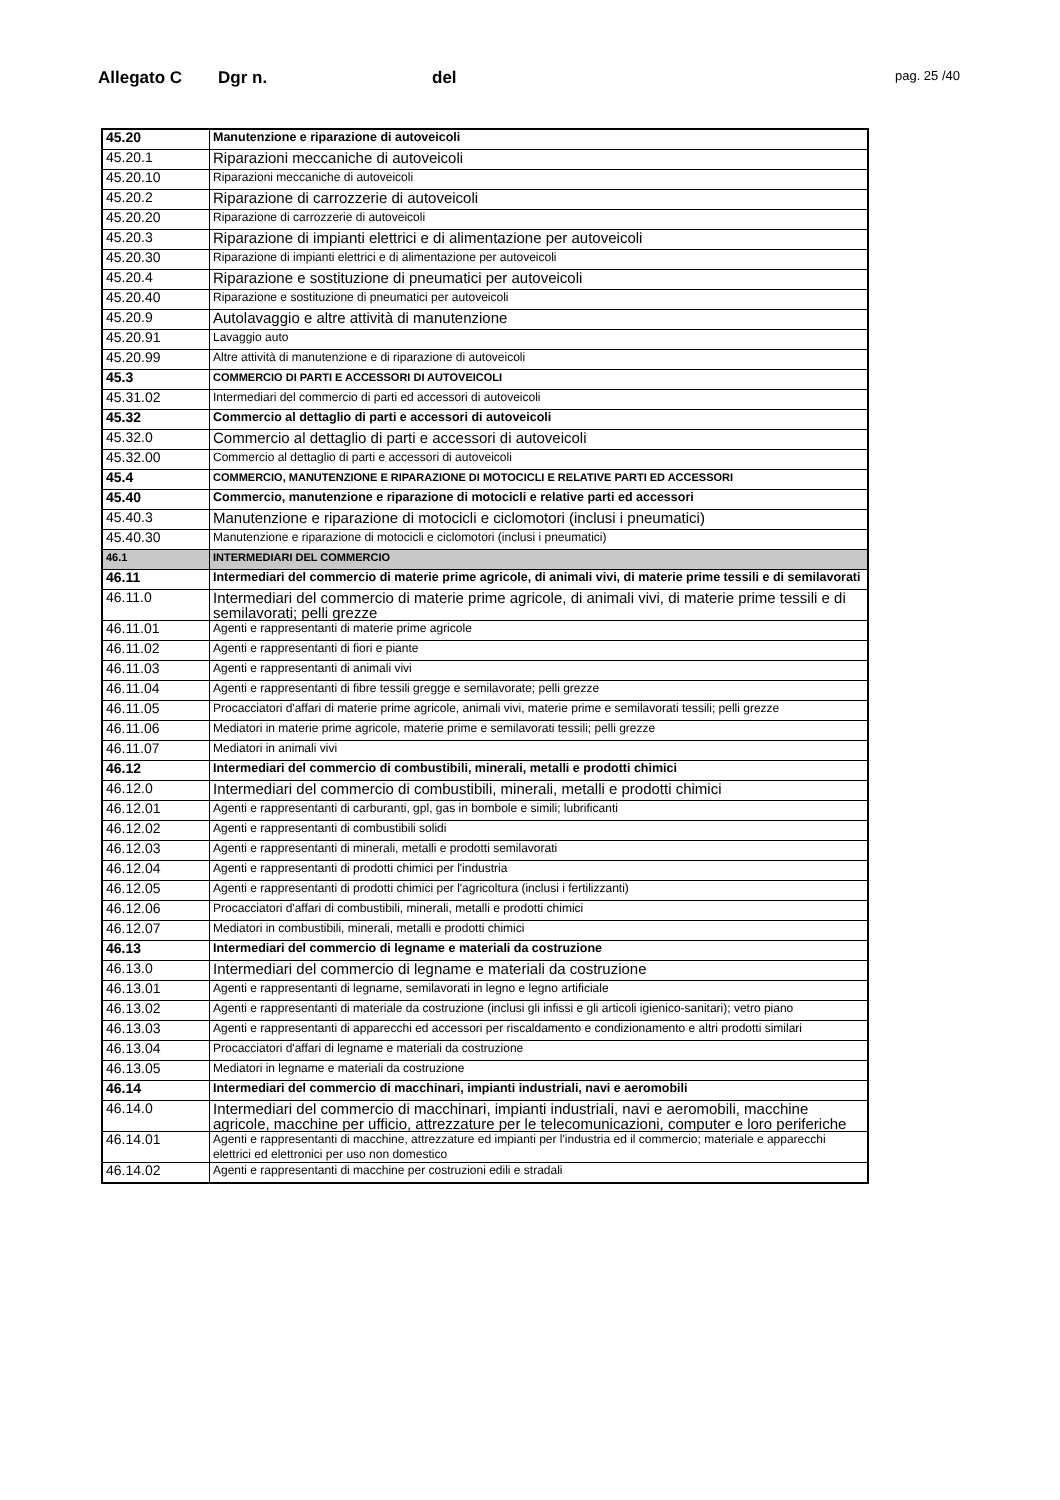Allegato C Dgr n. del pag. 25 /40
| 45.20 | Manutenzione e riparazione di autoveicoli |
| 45.20.1 | Riparazioni meccaniche di autoveicoli |
| 45.20.10 | Riparazioni meccaniche di autoveicoli |
| 45.20.2 | Riparazione di carrozzerie di autoveicoli |
| 45.20.20 | Riparazione di carrozzerie di autoveicoli |
| 45.20.3 | Riparazione di impianti elettrici e di alimentazione per autoveicoli |
| 45.20.30 | Riparazione di impianti elettrici e di alimentazione per autoveicoli |
| 45.20.4 | Riparazione e sostituzione di pneumatici per autoveicoli |
| 45.20.40 | Riparazione e sostituzione di pneumatici per autoveicoli |
| 45.20.9 | Autolavaggio e altre attività di manutenzione |
| 45.20.91 | Lavaggio auto |
| 45.20.99 | Altre attività di manutenzione e di riparazione di autoveicoli |
| 45.3 | COMMERCIO DI PARTI E ACCESSORI DI AUTOVEICOLI |
| 45.31.02 | Intermediari del commercio di parti ed accessori di autoveicoli |
| 45.32 | Commercio al dettaglio di parti e accessori di autoveicoli |
| 45.32.0 | Commercio al dettaglio di parti e accessori di autoveicoli |
| 45.32.00 | Commercio al dettaglio di parti e accessori di autoveicoli |
| 45.4 | COMMERCIO, MANUTENZIONE E RIPARAZIONE DI MOTOCICLI E RELATIVE PARTI ED ACCESSORI |
| 45.40 | Commercio, manutenzione e riparazione di motocicli e relative parti ed accessori |
| 45.40.3 | Manutenzione e riparazione di motocicli e ciclomotori (inclusi i pneumatici) |
| 45.40.30 | Manutenzione e riparazione di motocicli e ciclomotori (inclusi i pneumatici) |
| 46.1 | INTERMEDIARI DEL COMMERCIO |
| 46.11 | Intermediari del commercio di materie prime agricole, di animali vivi, di materie prime tessili e di semilavorati |
| 46.11.0 | Intermediari del commercio di materie prime agricole, di animali vivi, di materie prime tessili e di semilavorati; pelli grezze |
| 46.11.01 | Agenti e rappresentanti di materie prime agricole |
| 46.11.02 | Agenti e rappresentanti di fiori e piante |
| 46.11.03 | Agenti e rappresentanti di animali vivi |
| 46.11.04 | Agenti e rappresentanti di fibre tessili gregge e semilavorate; pelli grezze |
| 46.11.05 | Procacciatori d'affari di materie prime agricole, animali vivi, materie prime e semilavorati tessili; pelli grezze |
| 46.11.06 | Mediatori in materie prime agricole, materie prime e semilavorati tessili; pelli grezze |
| 46.11.07 | Mediatori in animali vivi |
| 46.12 | Intermediari del commercio di combustibili, minerali, metalli e prodotti chimici |
| 46.12.0 | Intermediari del commercio di combustibili, minerali, metalli e prodotti chimici |
| 46.12.01 | Agenti e rappresentanti di carburanti, gpl, gas in bombole e simili; lubrificanti |
| 46.12.02 | Agenti e rappresentanti di combustibili solidi |
| 46.12.03 | Agenti e rappresentanti di minerali, metalli e prodotti semilavorati |
| 46.12.04 | Agenti e rappresentanti di prodotti chimici per l'industria |
| 46.12.05 | Agenti e rappresentanti di prodotti chimici per l'agricoltura (inclusi i fertilizzanti) |
| 46.12.06 | Procacciatori d'affari di combustibili, minerali, metalli e prodotti chimici |
| 46.12.07 | Mediatori in combustibili, minerali, metalli e prodotti chimici |
| 46.13 | Intermediari del commercio di legname e materiali da costruzione |
| 46.13.0 | Intermediari del commercio di legname e materiali da costruzione |
| 46.13.01 | Agenti e rappresentanti di legname, semilavorati in legno e legno artificiale |
| 46.13.02 | Agenti e rappresentanti di materiale da costruzione (inclusi gli infissi e gli articoli igienico-sanitari); vetro piano |
| 46.13.03 | Agenti e rappresentanti di apparecchi ed accessori per riscaldamento e condizionamento e altri prodotti similari |
| 46.13.04 | Procacciatori d'affari di legname e materiali da costruzione |
| 46.13.05 | Mediatori in legname e materiali da costruzione |
| 46.14 | Intermediari del commercio di macchinari, impianti industriali, navi e aeromobili |
| 46.14.0 | Intermediari del commercio di macchinari, impianti industriali, navi e aeromobili, macchine agricole, macchine per ufficio, attrezzature per le telecomunicazioni, computer e loro periferiche |
| 46.14.01 | Agenti e rappresentanti di macchine, attrezzature ed impianti per l'industria ed il commercio; materiale e apparecchi elettrici ed elettronici per uso non domestico |
| 46.14.02 | Agenti e rappresentanti di macchine per costruzioni edili e stradali |